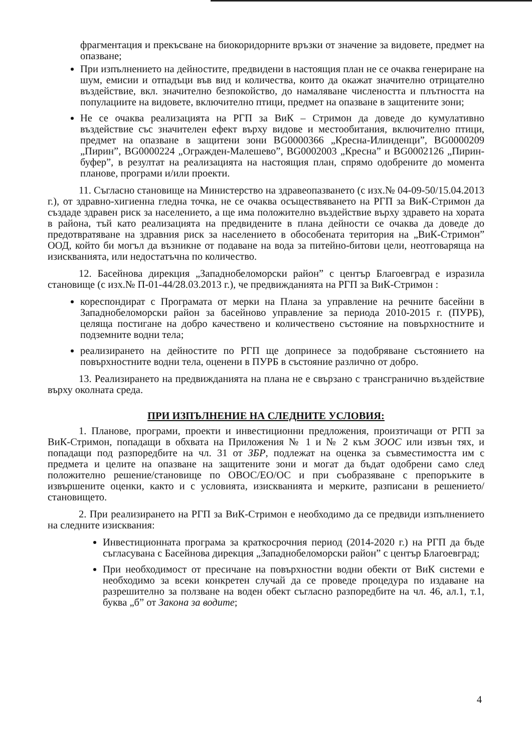фрагментация и прекъсване на биокоридорните връзки от значение за видовете, предмет на опазване;
При изпълнението на дейностите, предвидени в настоящия план не се очаква генериране на шум, емисии и отпадъци във вид и количества, които да окажат значително отрицателно въздействие, вкл. значително безпокойство, до намаляване числеността и плътността на популациите на видовете, включително птици, предмет на опазване в защитените зони;
Не се очаква реализацията на РГП за ВиК – Стримон да доведе до кумулативно въздействие със значителен ефект върху видове и местообитания, включително птици, предмет на опазване в защитени зони BG0000366 „Кресна-Илинденци”, BG0000209 „Пирин”, BG0000224 „Огражден-Малешево”, BG0002003 „Кресна” и BG0002126 „Пирин-буфер”, в резултат на реализацията на настоящия план, спрямо одобрените до момента планове, програми и/или проекти.
11. Съгласно становище на Министерство на здравеопазването (с изх.№ 04-09-50/15.04.2013 г.), от здравно-хигиенна гледна точка, не се очаква осъществяването на РГП за ВиК-Стримон да създаде здравен риск за населението, а ще има положително въздействие върху здравето на хората в района, тъй като реализацията на предвидените в плана дейности се очаква да доведе до предотвратяване на здравния риск за населението в обособената територия на „ВиК-Стримон” ООД, който би могъл да възникне от подаване на вода за питейно-битови цели, неотговаряща на изискванията, или недостатъчна по количество.
12. Басейнова дирекция „Западнобеломорски район” с център Благоевград е изразила становище (с изх.№ П-01-44/28.03.2013 г.), че предвижданията на РГП за ВиК-Стримон :
кореспондират с Програмата от мерки на Плана за управление на речните басейни в Западнобеломорски район за басейново управление за периода 2010-2015 г. (ПУРБ), целяща постигане на добро качествено и количествено състояние на повърхностните и подземните водни тела;
реализирането на дейностите по РГП ще допринесе за подобряване състоянието на повърхностните водни тела, оценени в ПУРБ в състояние различно от добро.
13. Реализирането на предвижданията на плана не е свързано с трансгранично въздействие върху околната среда.
ПРИ ИЗПЪЛНЕНИЕ НА СЛЕДНИТЕ УСЛОВИЯ:
1. Планове, програми, проекти и инвестиционни предложения, произтичащи от РГП за ВиК-Стримон, попадащи в обхвата на Приложения № 1 и № 2 към ЗООС или извън тях, и попадащи под разпоредбите на чл. 31 от ЗБР, подлежат на оценка за съвместимостта им с предмета и целите на опазване на защитените зони и могат да бъдат одобрени само след положително решение/становище по ОВОС/ЕО/ОС и при съобразяване с препоръките в извършените оценки, както и с условията, изискванията и мерките, разписани в решението/становището.
2. При реализирането на РГП за ВиК-Стримон е необходимо да се предвиди изпълнението на следните изисквания:
Инвестиционната програма за краткосрочния период (2014-2020 г.) на РГП да бъде съгласувана с Басейнова дирекция „Западнобеломорски район” с център Благоевград;
При необходимост от пресичане на повърхностни водни обекти от ВиК системи е необходимо за всеки конкретен случай да се проведе процедура по издаване на разрешително за ползване на воден обект съгласно разпоредбите на чл. 46, ал.1, т.1, буква „б” от Закона за водите;
4